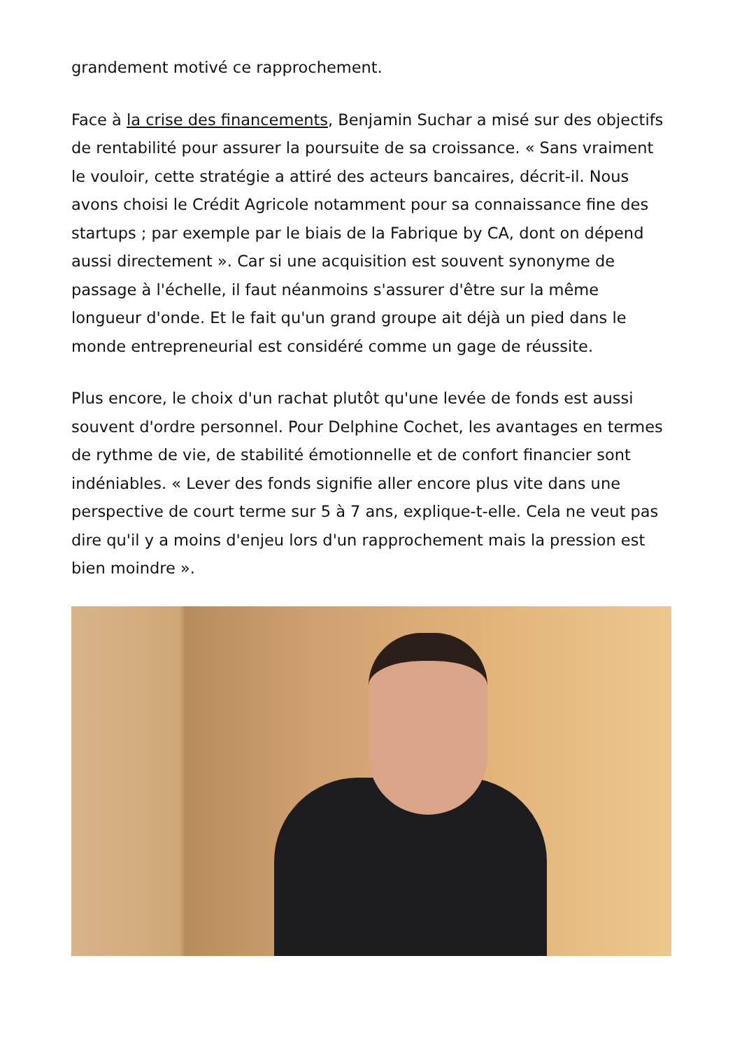grandement motivé ce rapprochement.
Face à la crise des financements, Benjamin Suchar a misé sur des objectifs de rentabilité pour assurer la poursuite de sa croissance. « Sans vraiment le vouloir, cette stratégie a attiré des acteurs bancaires, décrit-il. Nous avons choisi le Crédit Agricole notamment pour sa connaissance fine des startups ; par exemple par le biais de la Fabrique by CA, dont on dépend aussi directement ». Car si une acquisition est souvent synonyme de passage à l'échelle, il faut néanmoins s'assurer d'être sur la même longueur d'onde. Et le fait qu'un grand groupe ait déjà un pied dans le monde entrepreneurial est considéré comme un gage de réussite.
Plus encore, le choix d'un rachat plutôt qu'une levée de fonds est aussi souvent d'ordre personnel. Pour Delphine Cochet, les avantages en termes de rythme de vie, de stabilité émotionnelle et de confort financier sont indéniables. « Lever des fonds signifie aller encore plus vite dans une perspective de court terme sur 5 à 7 ans, explique-t-elle. Cela ne veut pas dire qu'il y a moins d'enjeu lors d'un rapprochement mais la pression est bien moindre ».